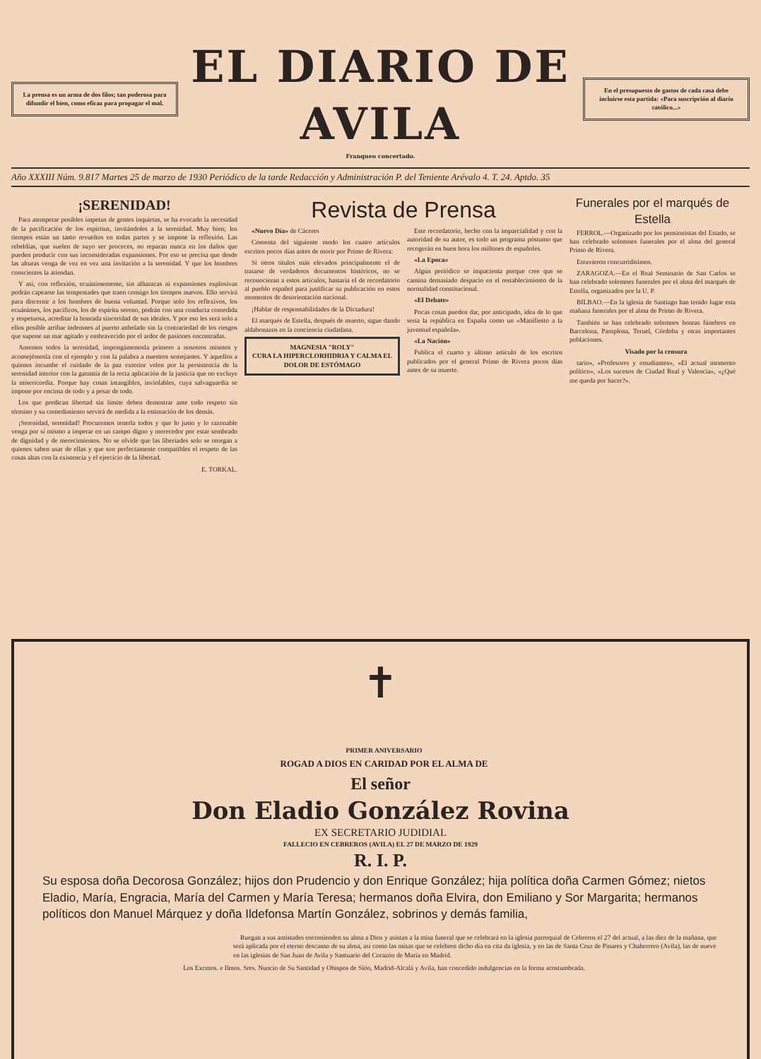La prensa es un arma de dos filos; tan poderosa para difundir el bien, como eficaz para propagar el mal.
EL DIARIO DE AVILA
Franqueo concertado.
En el presupuesto de gastos de cada casa debe incluirse esta partida: «Para suscripción al diario católico...»
Año XXXIII Núm. 9.817 Martes 25 de marzo de 1930 Periódico de la tarde Redacción y Administración P. del Teniente Arévalo 4. T. 24. Aptdo. 35
¡SERENIDAD!
Para atemperar posibles ímpetus de gentes inquietas, se ha evocado la necesidad de la pacificación de los espíritus, invitándoles a la serenidad. Muy bien; los tiempos están un tanto revueltos en todas partes y se impone la reflexión. Las rebeldías, que suelen de suyo ser proceces, no reparan nunca en los daños que pueden producir con sus inconsideradas expansiones. Por eso se precisa que desde las alturas venga de vez en vez una invitación a la serenidad. Y que los hombres conscientes la atiendan.
Y así, con reflexión, ecuánimemente, sin alharacas ni expansiones explosivas podrán capearse las tempestades que traen consigo los tiempos nuevos. Ello servirá para discernir a los hombres de buena voluntad. Porque solo los reflexivos, los ecuánimes, los pacíficos, los de espíritu sereno, podrán con una conducta comedida y respetuosa, acreditar la honrada sinceridad de sus ideales. Y por eso les será solo a ellos posible arribar indemnes al puerto anhelado sin la contrariedad de los riesgos que supone un mar agitado y embravecido por el ardor de pasiones encontradas.
Amemos todos la serenidad, impongámonosla primero a nosotros mismos y aconsejémosla con el ejemplo y con la palabra a nuestros semejantes. Y aquellos a quienes incumbe el cuidado de la paz exterior velen por la persistencia de la serenidad interior con la garantía de la recta aplicación de la justicia que no excluye la misericordia. Porque hay cosas intangibles, inviolables, cuya salvaguardia se impone por encima de todo y a pesar de todo.
Los que predican libertad sin límite deben demostrar ante todo respeto sin término y su comedimiento servirá de medida a la estimación de los demás.
¡Serenidad, serenidad! Procuremos tenerla todos y que lo justo y lo razonable venga por sí mismo a imperar en un campo digno y merecedor por estar sembrado de dignidad y de merecimientos. No se olvide que las liberiades solo se otorgan a quienes saben usar de ellas y que son perfectamente compatibles el respeto de las cosas altas con la existencia y el ejercicio de la libertad.
E. TORKAL.
Revista de Prensa
«Nuevo Día» de Cáceres
Comenta del siguiente modo los cuatro artículos escritos pocos días antes de morir por Primo de Rivera:
Si otros títulos más elevados principalmente el de tratarse de verdaderos documentos históricos, no se reconocieran a estos artículos, bastaría el de recordatorio al pueblo español para justificar su publicación en estos momentos de desorientación nacional.
¡Hablar de responsabilidades de la Dictadura!
El marqués de Estella, después de muerto, sigue dando aldabonazos en la conciencia ciudadana.
MAGNESIA "ROLY"
CURA LA HIPERCLORHIDRIA Y CALMA EL DOLOR DE ESTÓMAGO
Este recordatorio, hecho con la imparcialidad y con la autoridad de su autor, es todo un programa póstumo que recogerán en buen hora los millones de españoles.
«La Epoca»
Algún periódico se impacienta porque cree que se camina demasiado despacio en el restablecimiento de la normalidad constitucional.
«El Debate»
Pocas cosas pueden dar, por anticipado, idea de lo que sería la república en España como un «Manifiesto a la juventud española».
«La Nación»
Publica el cuarto y último artículo de los escritos publicados por el general Primo de Rivera pocos días antes de su muerte.
Funerales por el marqués de Estella
FERROL.—Organizado por los pensionistas del Estado, se han celebrado solemnes funerales por el alma del general Primo de Rivera.
Estuvieron concurridísimos.
ZARAGOZA.—En el Real Seminario de San Carlos se han celebrado solemnes funerales por el alma del marqués de Estella, organizados por la U. P.
BILBAO.—En la iglesia de Santiago han tenido lugar esta mañana funerales por el alma de Primo de Rivera.
También se han celebrado solemnes honras fúnebres en Barcelona, Pamplona, Teruel, Córdoba y otras importantes poblaciones.
Visado por la censura
tario», «Profesores y estudiantes», «El actual momento político», «Los sucesos de Ciudad Real y Valencia», «¿Qué me queda por hacer?».
✝
PRIMER ANIVERSARIO
ROGAD A DIOS EN CARIDAD POR EL ALMA DE
El señor
Don Eladio González Rovina
EX SECRETARIO JUDIDIAL
FALLECIO EN CEBREROS (AVILA) EL 27 DE MARZO DE 1929
R. I. P.
Su esposa doña Decorosa González; hijos don Prudencio y don Enrique González; hija política doña Carmen Gómez; nietos Eladio, María, Engracia, María del Carmen y María Teresa; hermanos doña Elvira, don Emiliano y Sor Margarita; hermanos políticos don Manuel Márquez y doña Ildefonsa Martín González, sobrinos y demás familia,
Ruegan a sus amistades encomienden su alma a Dios y asistan a la misa funeral que se celebrará en la iglesia parroquial de Cebreros el 27 del actual, a las diez de la mañana, que será aplicada por el eterno descanso de su alma, así como las misas que se celebren dicho día en cita da iglesia, y en las de Santa Cruz de Pinares y Chaherrero (Avila), las de nueve en las iglesias de San Juan de Avila y Santuario del Corazón de María en Madrid.
Los Excmos. e Ilmos. Sres. Nuncio de Su Santidad y Obispos de Sión, Madrid-Alcalá y Avila, han concedido indulgencias en la forma acostumbrada.